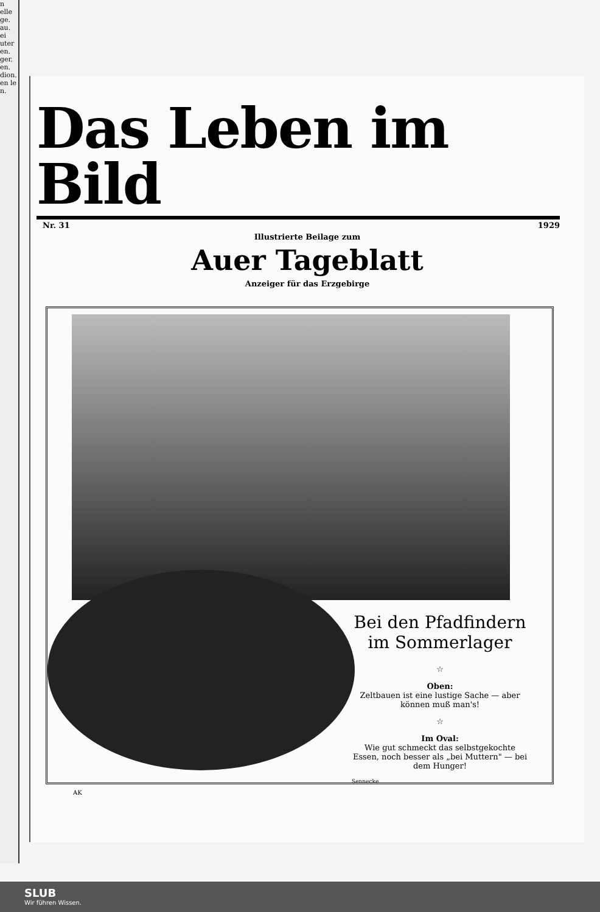n elle ge. au. ei uter en. ger. en. dion. en le n.
Das Leben im Bild
Nr. 31 1929
Illustrierte Beilage zum
Auer Tageblatt
Anzeiger für das Erzgebirge
Bei den Pfadfindern im Sommerlager
☆
Oben:
Zeltbauen ist eine lustige Sache — aber können muß man's!
☆
Im Oval:
Wie gut schmeckt das selbstgekochte Essen, noch besser als „bei Muttern" — bei dem Hunger!
Sennecke
AK
SLUB
Wir führen Wissen.